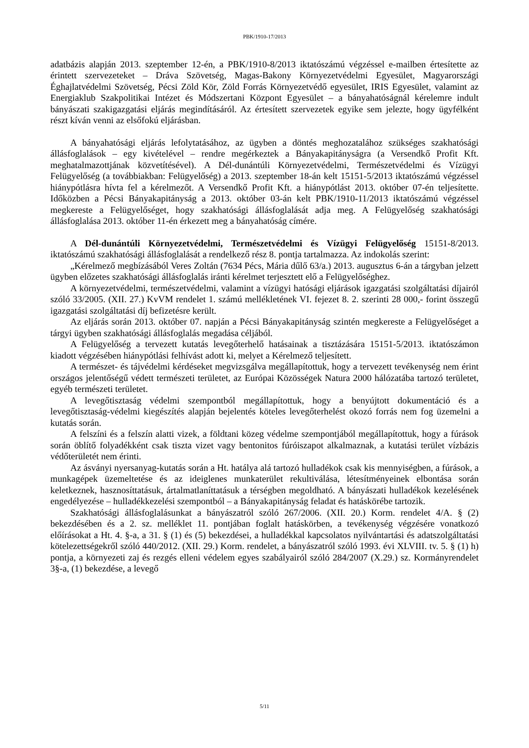PBK/1910-17/2013
adatbázis alapján 2013. szeptember 12-én, a PBK/1910-8/2013 iktatószámú végzéssel e-mailben értesítette az érintett szervezeteket – Dráva Szövetség, Magas-Bakony Környezetvédelmi Egyesület, Magyarországi Éghajlatvédelmi Szövetség, Pécsi Zöld Kör, Zöld Forrás Környezetvédő egyesület, IRIS Egyesület, valamint az Energiaklub Szakpolitikai Intézet és Módszertani Központ Egyesület – a bányahatóságnál kérelemre indult bányászati szakigazgatási eljárás megindításáról. Az értesített szervezetek egyike sem jelezte, hogy ügyfélként részt kíván venni az elsőfokú eljárásban.
A bányahatósági eljárás lefolytatásához, az ügyben a döntés meghozatalához szükséges szakhatósági állásfoglalások – egy kivételével – rendre megérkeztek a Bányakapitányságra (a Versendkő Profit Kft. meghatalmazottjának közvetítésével). A Dél-dunántúli Környezetvédelmi, Természetvédelmi és Vízügyi Felügyelőség (a továbbiakban: Felügyelőség) a 2013. szeptember 18-án kelt 15151-5/2013 iktatószámú végzéssel hiánypótlásra hívta fel a kérelmezőt. A Versendkő Profit Kft. a hiánypótlást 2013. október 07-én teljesítette. Időközben a Pécsi Bányakapitányság a 2013. október 03-án kelt PBK/1910-11/2013 iktatószámú végzéssel megkereste a Felügyelőséget, hogy szakhatósági állásfoglalását adja meg. A Felügyelőség szakhatósági állásfoglalása 2013. október 11-én érkezett meg a bányahatóság címére.
A Dél-dunántúli Környezetvédelmi, Természetvédelmi és Vízügyi Felügyelőség 15151-8/2013. iktatószámú szakhatósági állásfoglalását a rendelkező rész 8. pontja tartalmazza. Az indokolás szerint:
„Kérelmező megbízásából Veres Zoltán (7634 Pécs, Mária dűlő 63/a.) 2013. augusztus 6-án a tárgyban jelzett ügyben előzetes szakhatósági állásfoglalás iránti kérelmet terjesztett elő a Felügyelőséghez.
A környezetvédelmi, természetvédelmi, valamint a vízügyi hatósági eljárások igazgatási szolgáltatási díjairól szóló 33/2005. (XII. 27.) KvVM rendelet 1. számú mellékletének VI. fejezet 8. 2. szerinti 28 000,- forint összegű igazgatási szolgáltatási díj befizetésre került.
Az eljárás során 2013. október 07. napján a Pécsi Bányakapitányság szintén megkereste a Felügyelőséget a tárgyi ügyben szakhatósági állásfoglalás megadása céljából.
A Felügyelőség a tervezett kutatás levegőterhelő hatásainak a tisztázására 15151-5/2013. iktatószámon kiadott végzésében hiánypótlási felhívást adott ki, melyet a Kérelmező teljesített.
A természet- és tájvédelmi kérdéseket megvizsgálva megállapítottuk, hogy a tervezett tevékenység nem érint országos jelentőségű védett természeti területet, az Európai Közösségek Natura 2000 hálózatába tartozó területet, egyéb természeti területet.
A levegőtisztaság védelmi szempontból megállapítottuk, hogy a benyújtott dokumentáció és a levegőtisztaság-védelmi kiegészítés alapján bejelentés köteles levegőterhelést okozó forrás nem fog üzemelni a kutatás során.
A felszíni és a felszín alatti vizek, a földtani közeg védelme szempontjából megállapítottuk, hogy a fúrások során öblítő folyadékként csak tiszta vizet vagy bentonitos fúróiszapot alkalmaznak, a kutatási terület vízbázis védőterületét nem érinti.
Az ásványi nyersanyag-kutatás során a Ht. hatálya alá tartozó hulladékok csak kis mennyiségben, a fúrások, a munkagépek üzemeltetése és az ideiglenes munkaterület rekultiválása, létesítményeinek elbontása során keletkeznek, hasznosíttatásuk, ártalmatlaníttatásuk a térségben megoldható. A bányászati hulladékok kezelésének engedélyezése – hulladékkezelési szempontból – a Bányakapitányság feladat és hatáskörébe tartozik.
Szakhatósági állásfoglalásunkat a bányászatról szóló 267/2006. (XII. 20.) Korm. rendelet 4/A. § (2) bekezdésében és a 2. sz. melléklet 11. pontjában foglalt hatáskörben, a tevékenység végzésére vonatkozó előírásokat a Ht. 4. §-a, a 31. § (1) és (5) bekezdései, a hulladékkal kapcsolatos nyilvántartási és adatszolgáltatási kötelezettségekről szóló 440/2012. (XII. 29.) Korm. rendelet, a bányászatról szóló 1993. évi XLVIII. tv. 5. § (1) h) pontja, a környezeti zaj és rezgés elleni védelem egyes szabályairól szóló 284/2007 (X.29.) sz. Kormányrendelet 3§-a, (1) bekezdése, a levegő
5/11